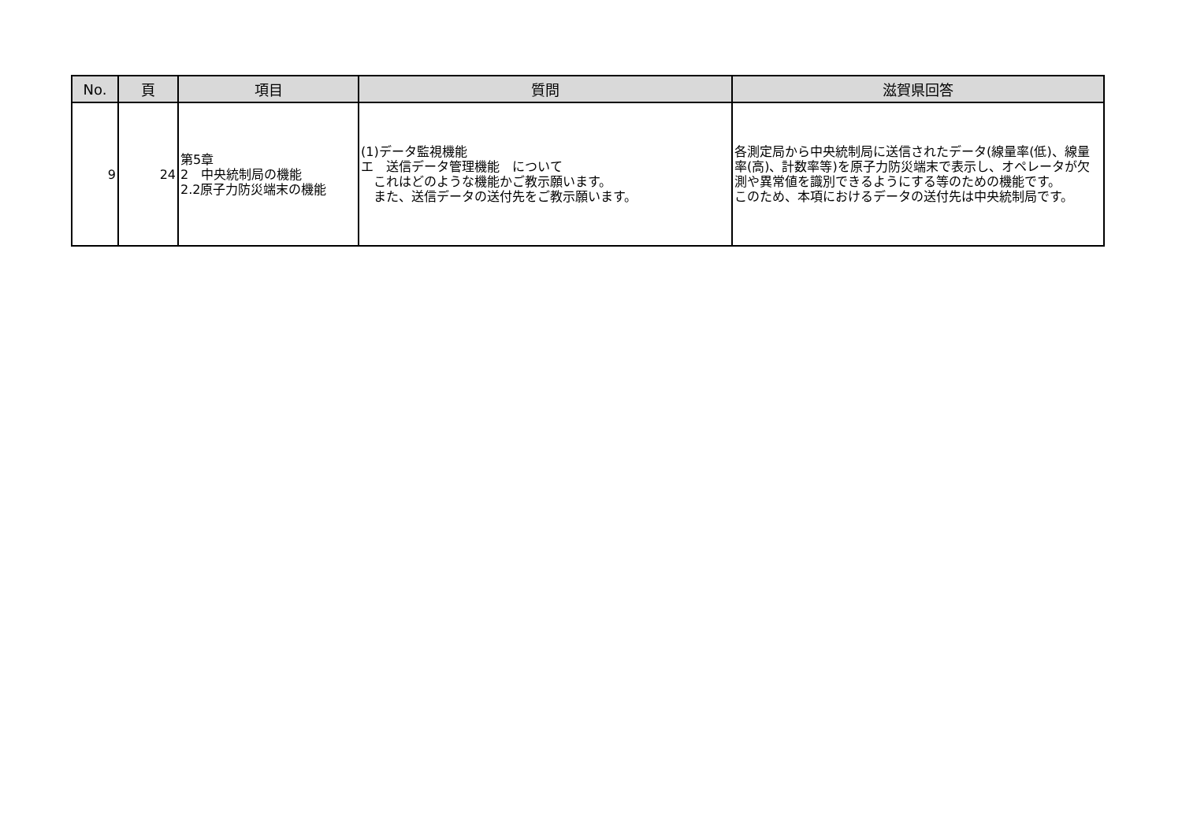| No. | 頁 | 項目 | 質問 | 滋賀県回答 |
| --- | --- | --- | --- | --- |
| 9 | 24 | 第5章 2 中央統制局の機能 2.2原子力防災端末の機能 | (1)データ監視機能 エ 送信データ管理機能 について これはどのような機能かご教示願います。 また、送信データの送付先をご教示願います。 | 各測定局から中央統制局に送信されたデータ(線量率(低)、線量率(高)、計数率等)を原子力防災端末で表示し、オペレータが欠測や異常値を識別できるようにする等のための機能です。 このため、本項におけるデータの送付先は中央統制局です。 |